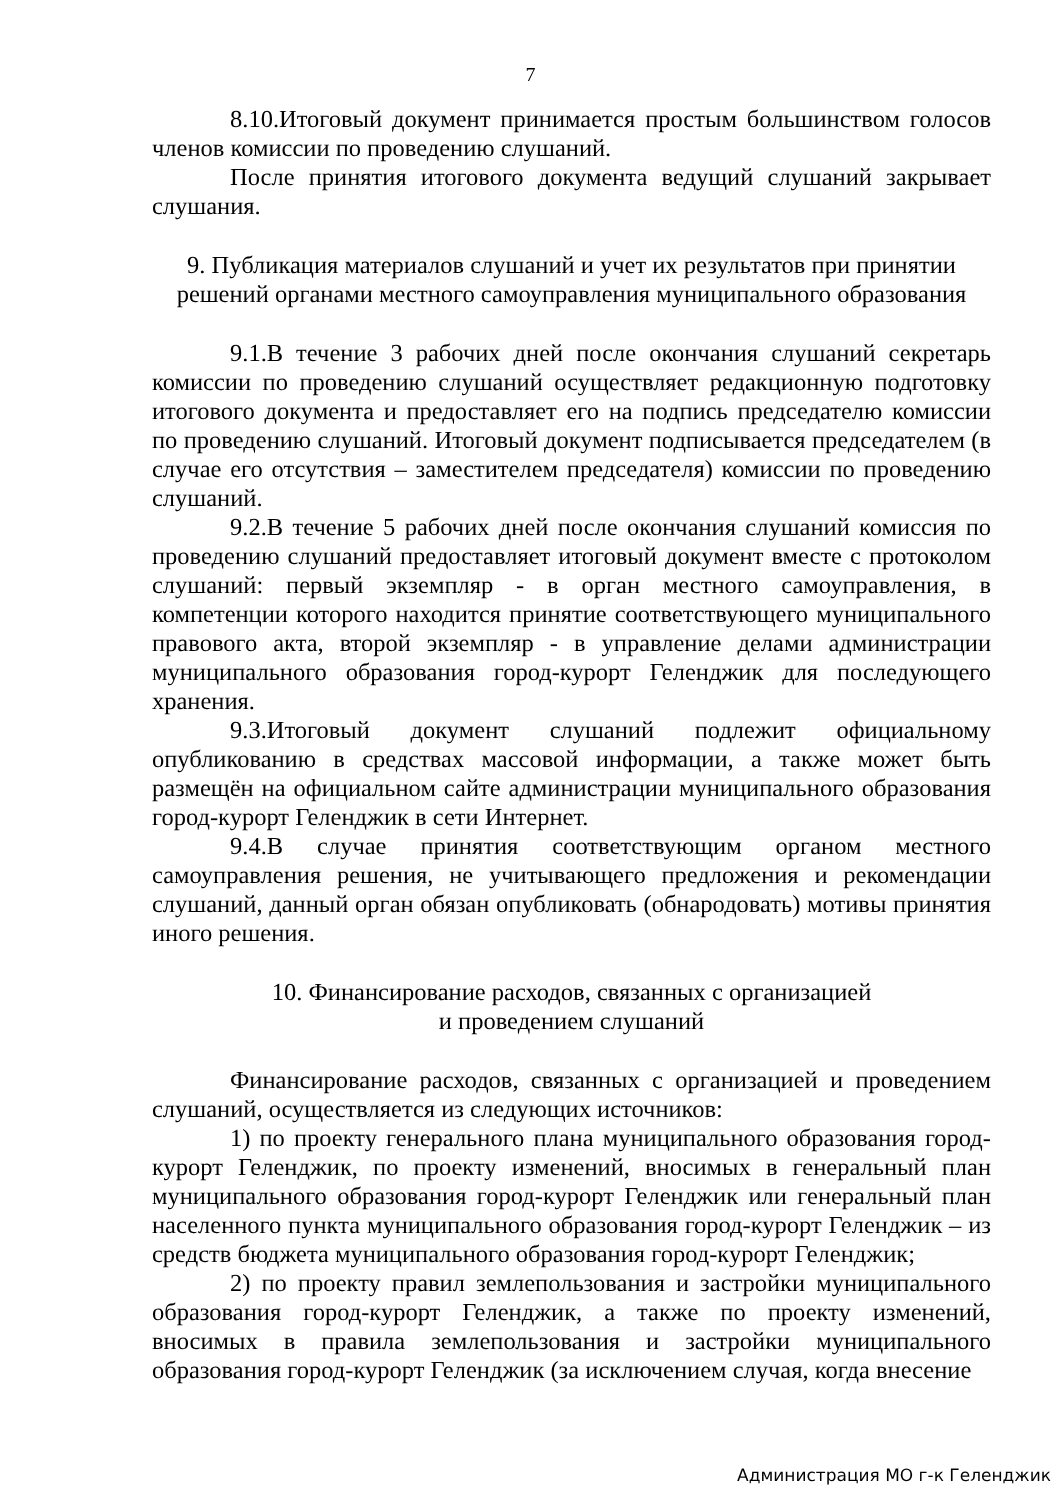7
8.10.Итоговый документ принимается простым большинством голосов членов комиссии по проведению слушаний.
После принятия итогового документа ведущий слушаний закрывает слушания.
9. Публикация материалов слушаний и учет их результатов при принятии решений органами местного самоуправления муниципального образования
9.1.В течение 3 рабочих дней после окончания слушаний секретарь комиссии по проведению слушаний осуществляет редакционную подготовку итогового документа и предоставляет его на подпись председателю комиссии по проведению слушаний. Итоговый документ подписывается председателем (в случае его отсутствия – заместителем председателя) комиссии по проведению слушаний.
9.2.В течение 5 рабочих дней после окончания слушаний комиссия по проведению слушаний предоставляет итоговый документ вместе с протоколом слушаний: первый экземпляр - в орган местного самоуправления, в компетенции которого находится принятие соответствующего муниципального правового акта, второй экземпляр - в управление делами администрации муниципального образования город-курорт Геленджик для последующего хранения.
9.3.Итоговый документ слушаний подлежит официальному опубликованию в средствах массовой информации, а также может быть размещён на официальном сайте администрации муниципального образования город-курорт Геленджик в сети Интернет.
9.4.В случае принятия соответствующим органом местного самоуправления решения, не учитывающего предложения и рекомендации слушаний, данный орган обязан опубликовать (обнародовать) мотивы принятия иного решения.
10. Финансирование расходов, связанных с организацией
и проведением слушаний
Финансирование расходов, связанных с организацией и проведением слушаний, осуществляется из следующих источников:
1) по проекту генерального плана муниципального образования город-курорт Геленджик, по проекту изменений, вносимых в генеральный план муниципального образования город-курорт Геленджик или генеральный план населенного пункта муниципального образования город-курорт Геленджик – из средств бюджета муниципального образования город-курорт Геленджик;
2) по проекту правил землепользования и застройки муниципального образования город-курорт Геленджик, а также по проекту изменений, вносимых в правила землепользования и застройки муниципального образования город-курорт Геленджик (за исключением случая, когда внесение
Администрация МО г-к Геленджик